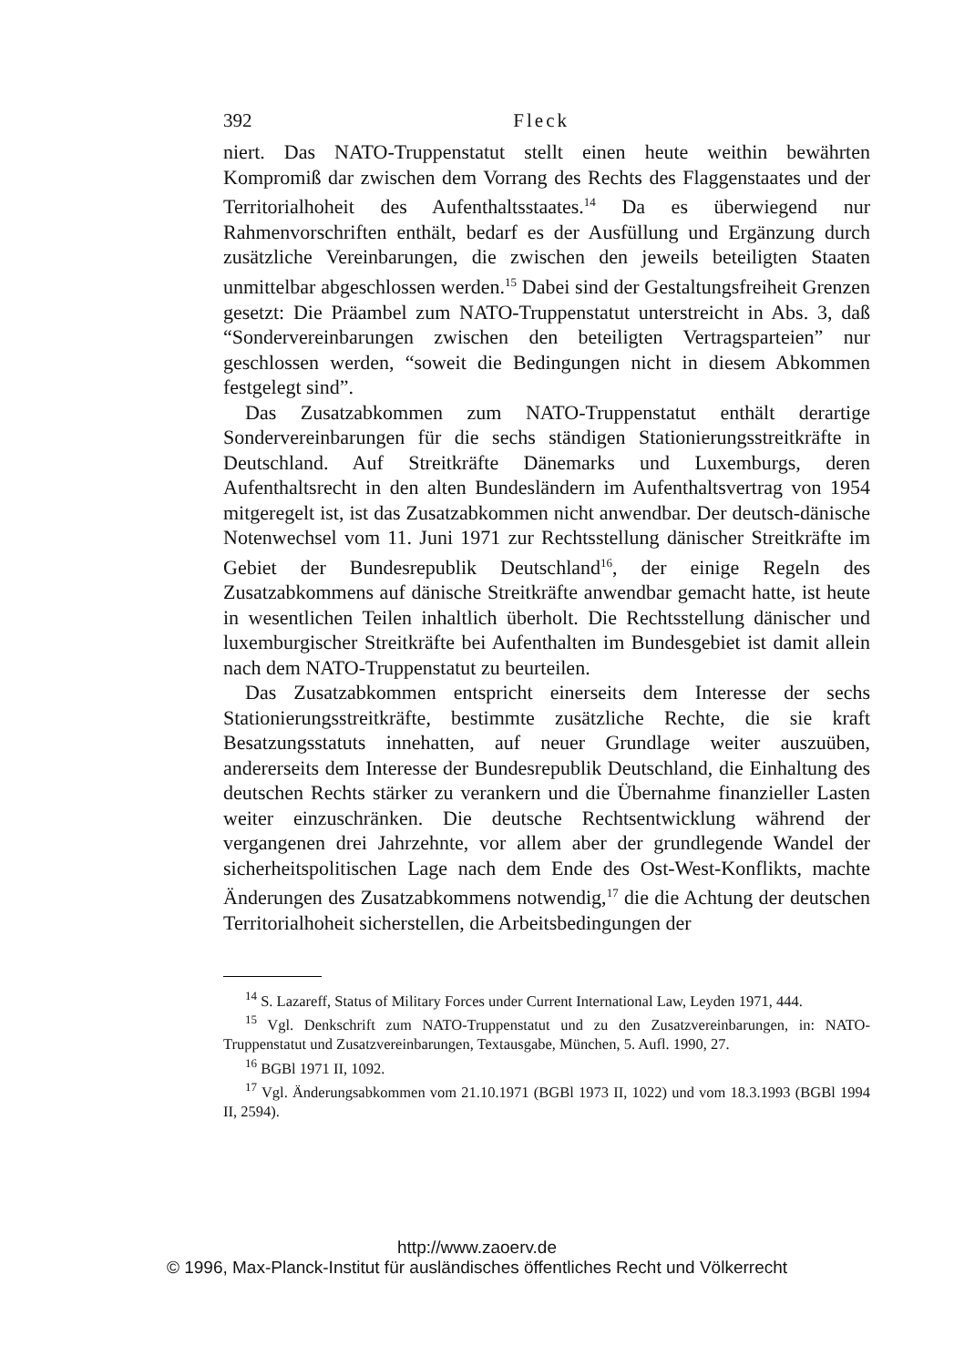392 Fleck
niert. Das NATO-Truppenstatut stellt einen heute weithin bewährten Kompromiß dar zwischen dem Vorrang des Rechts des Flaggenstaates und der Territorialhoheit des Aufenthaltsstaates.<sup>14</sup> Da es überwiegend nur Rahmenvorschriften enthält, bedarf es der Ausfüllung und Ergänzung durch zusätzliche Vereinbarungen, die zwischen den jeweils beteiligten Staaten unmittelbar abgeschlossen werden.<sup>15</sup> Dabei sind der Gestaltungsfreiheit Grenzen gesetzt: Die Präambel zum NATO-Truppenstatut unterstreicht in Abs. 3, daß “Sondervereinbarungen zwischen den beteiligten Vertragsparteien” nur geschlossen werden, “soweit die Bedingungen nicht in diesem Abkommen festgelegt sind”.
Das Zusatzabkommen zum NATO-Truppenstatut enthält derartige Sondervereinbarungen für die sechs ständigen Stationierungsstreitkräfte in Deutschland. Auf Streitkräfte Dänemarks und Luxemburgs, deren Aufenthaltsrecht in den alten Bundesländern im Aufenthaltsvertrag von 1954 mitgeregelt ist, ist das Zusatzabkommen nicht anwendbar. Der deutsch-dänische Notenwechsel vom 11. Juni 1971 zur Rechtsstellung dänischer Streitkräfte im Gebiet der Bundesrepublik Deutschland<sup>16</sup>, der einige Regeln des Zusatzabkommens auf dänische Streitkräfte anwendbar gemacht hatte, ist heute in wesentlichen Teilen inhaltlich überholt. Die Rechtsstellung dänischer und luxemburgischer Streitkräfte bei Aufenthalten im Bundesgebiet ist damit allein nach dem NATO-Truppenstatut zu beurteilen.
Das Zusatzabkommen entspricht einerseits dem Interesse der sechs Stationierungsstreitkräfte, bestimmte zusätzliche Rechte, die sie kraft Besatzungsstatuts innehatten, auf neuer Grundlage weiter auszuüben, andererseits dem Interesse der Bundesrepublik Deutschland, die Einhaltung des deutschen Rechts stärker zu verankern und die Übernahme finanzieller Lasten weiter einzuschränken. Die deutsche Rechtsentwicklung während der vergangenen drei Jahrzehnte, vor allem aber der grundlegende Wandel der sicherheitspolitischen Lage nach dem Ende des Ost-West-Konflikts, machte Änderungen des Zusatzabkommens notwendig,<sup>17</sup> die die Achtung der deutschen Territorialhoheit sicherstellen, die Arbeitsbedingungen der
<sup>14</sup> S. Lazareff, Status of Military Forces under Current International Law, Leyden 1971, 444.
<sup>15</sup> Vgl. Denkschrift zum NATO-Truppenstatut und zu den Zusatzvereinbarungen, in: NATO-Truppenstatut und Zusatzvereinbarungen, Textausgabe, München, 5. Aufl. 1990, 27.
<sup>16</sup> BGBl 1971 II, 1092.
<sup>17</sup> Vgl. Änderungsabkommen vom 21.10.1971 (BGBl 1973 II, 1022) und vom 18.3.1993 (BGBl 1994 II, 2594).
http://www.zaoerv.de
© 1996, Max-Planck-Institut für ausländisches öffentliches Recht und Völkerrecht